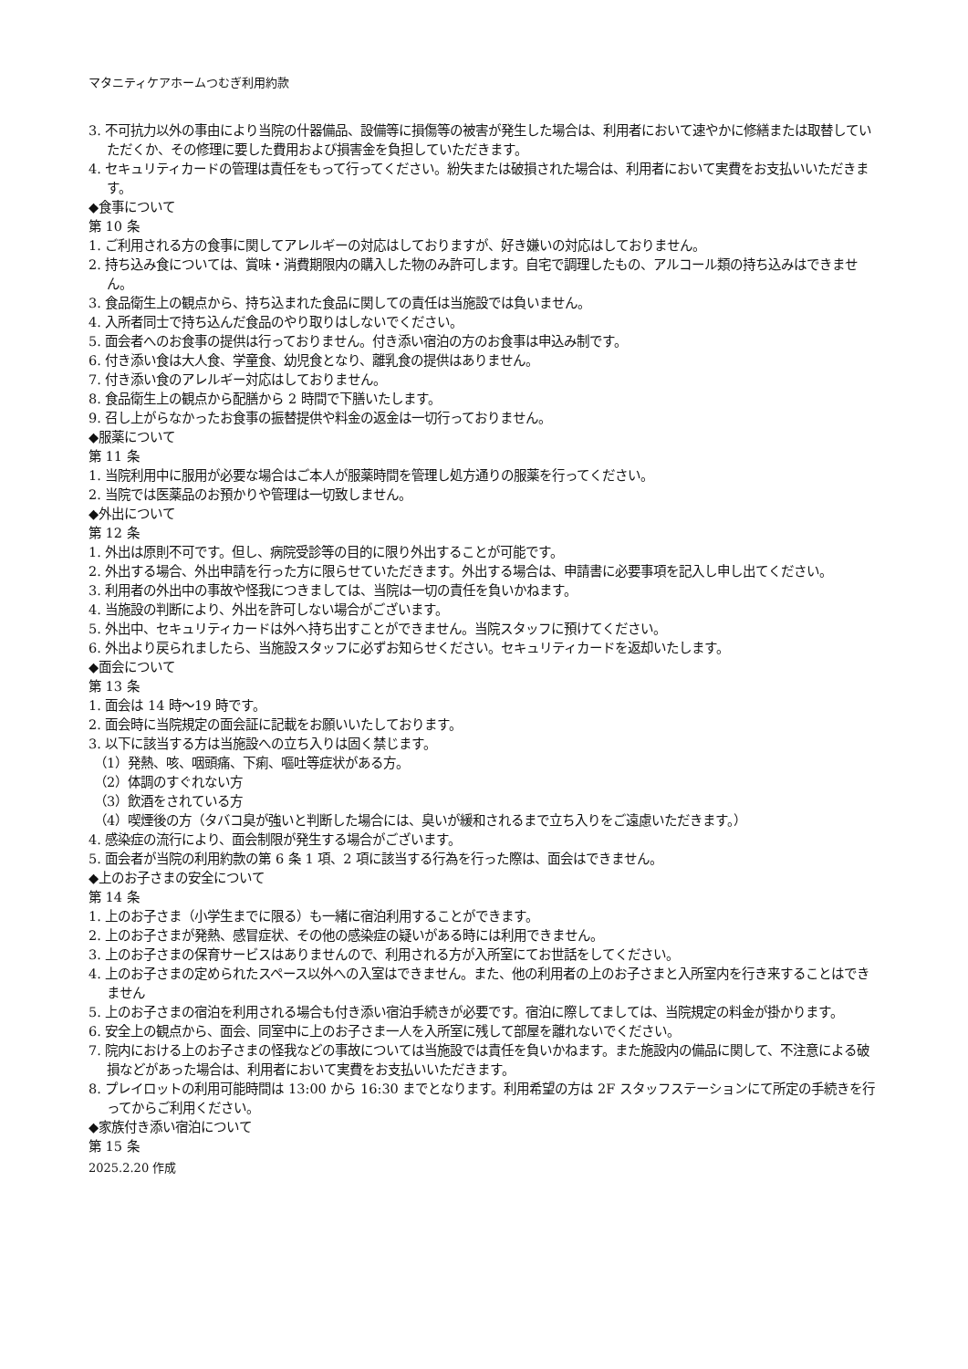マタニティケアホームつむぎ利用約款
3. 不可抗力以外の事由により当院の什器備品、設備等に損傷等の被害が発生した場合は、利用者において速やかに修繕または取替していただくか、その修理に要した費用および損害金を負担していただきます。
4. セキュリティカードの管理は責任をもって行ってください。紛失または破損された場合は、利用者において実費をお支払いいただきます。
◆食事について
第 10 条
1. ご利用される方の食事に関してアレルギーの対応はしておりますが、好き嫌いの対応はしておりません。
2. 持ち込み食については、賞味・消費期限内の購入した物のみ許可します。自宅で調理したもの、アルコール類の持ち込みはできません。
3. 食品衛生上の観点から、持ち込まれた食品に関しての責任は当施設では負いません。
4. 入所者同士で持ち込んだ食品のやり取りはしないでください。
5. 面会者へのお食事の提供は行っておりません。付き添い宿泊の方のお食事は申込み制です。
6. 付き添い食は大人食、学童食、幼児食となり、離乳食の提供はありません。
7. 付き添い食のアレルギー対応はしておりません。
8. 食品衛生上の観点から配膳から 2 時間で下膳いたします。
9. 召し上がらなかったお食事の振替提供や料金の返金は一切行っておりません。
◆服薬について
第 11 条
1. 当院利用中に服用が必要な場合はご本人が服薬時間を管理し処方通りの服薬を行ってください。
2. 当院では医薬品のお預かりや管理は一切致しません。
◆外出について
第 12 条
1. 外出は原則不可です。但し、病院受診等の目的に限り外出することが可能です。
2. 外出する場合、外出申請を行った方に限らせていただきます。外出する場合は、申請書に必要事項を記入し申し出てください。
3. 利用者の外出中の事故や怪我につきましては、当院は一切の責任を負いかねます。
4. 当施設の判断により、外出を許可しない場合がございます。
5. 外出中、セキュリティカードは外へ持ち出すことができません。当院スタッフに預けてください。
6. 外出より戻られましたら、当施設スタッフに必ずお知らせください。セキュリティカードを返却いたします。
◆面会について
第 13 条
1. 面会は 14 時～19 時です。
2. 面会時に当院規定の面会証に記載をお願いいたしております。
3. 以下に該当する方は当施設への立ち入りは固く禁じます。
（1）発熱、咳、咽頭痛、下痢、嘔吐等症状がある方。
（2）体調のすぐれない方
（3）飲酒をされている方
（4）喫煙後の方（タバコ臭が強いと判断した場合には、臭いが緩和されるまで立ち入りをご遠慮いただきます。）
4. 感染症の流行により、面会制限が発生する場合がございます。
5. 面会者が当院の利用約款の第 6 条 1 項、2 項に該当する行為を行った際は、面会はできません。
◆上のお子さまの安全について
第 14 条
1. 上のお子さま（小学生までに限る）も一緒に宿泊利用することができます。
2. 上のお子さまが発熱、感冒症状、その他の感染症の疑いがある時には利用できません。
3. 上のお子さまの保育サービスはありませんので、利用される方が入所室にてお世話をしてください。
4. 上のお子さまの定められたスペース以外への入室はできません。また、他の利用者の上のお子さまと入所室内を行き来することはできません
5. 上のお子さまの宿泊を利用される場合も付き添い宿泊手続きが必要です。宿泊に際してましては、当院規定の料金が掛かります。
6. 安全上の観点から、面会、同室中に上のお子さま一人を入所室に残して部屋を離れないでください。
7. 院内における上のお子さまの怪我などの事故については当施設では責任を負いかねます。また施設内の備品に関して、不注意による破損などがあった場合は、利用者において実費をお支払いいただきます。
8. プレイロットの利用可能時間は 13:00 から 16:30 までとなります。利用希望の方は 2F スタッフステーションにて所定の手続きを行ってからご利用ください。
◆家族付き添い宿泊について
第 15 条
2025.2.20 作成